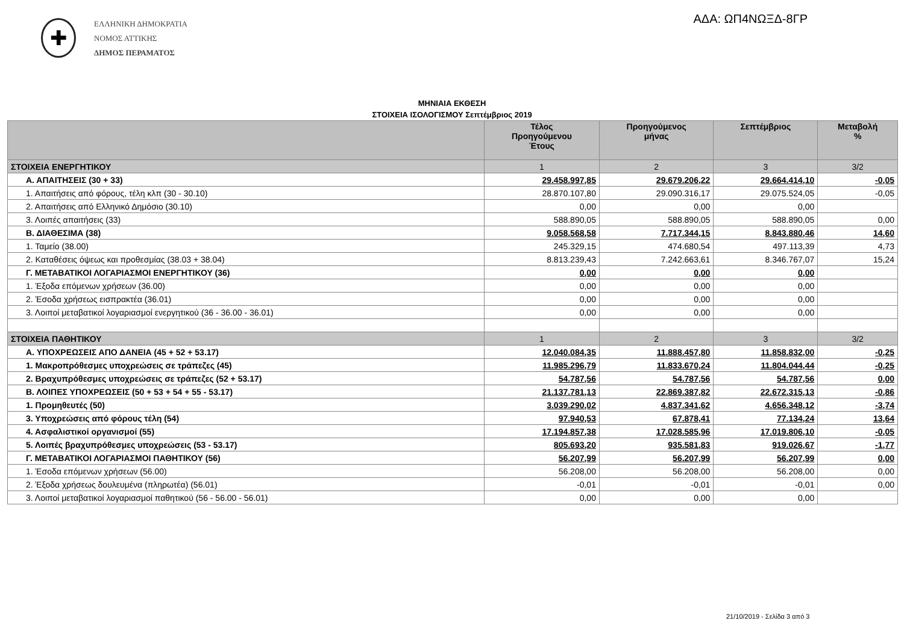✚
ΕΛΛΗΝΙΚΗ ΔΗΜΟΚΡΑΤΙΑ
ΝΟΜΟΣ ΑΤΤΙΚΗΣ
ΔΗΜΟΣ ΠΕΡΑΜΑΤΟΣ
ΑΔΑ: ΩΠ4ΝΩΞΔ-8ΓΡ
ΜΗΝΙΑΙΑ ΕΚΘΕΣΗ
ΣΤΟΙΧΕΙΑ ΙΣΟΛΟΓΙΣΜΟΥ Σεπτέμβριος 2019
| | Τέλος Προηγούμενου Έτους | Προηγούμενος μήνας | Σεπτέμβριος | Μεταβολή % |
| --- | --- | --- | --- | --- |
| ΣΤΟΙΧΕΙΑ ΕΝΕΡΓΗΤΙΚΟΥ | 1 | 2 | 3 | 3/2 |
| Α. ΑΠΑΙΤΗΣΕΙΣ (30 + 33) | 29.458.997,85 | 29.679.206,22 | 29.664.414,10 | -0,05 |
| 1. Απαιτήσεις από φόρους, τέλη κλπ (30 - 30.10) | 28.870.107,80 | 29.090.316,17 | 29.075.524,05 | -0,05 |
| 2. Απαιτήσεις από Ελληνικό Δημόσιο (30.10) | 0,00 | 0,00 | 0,00 | |
| 3. Λοιπές απαιτήσεις (33) | 588.890,05 | 588.890,05 | 588.890,05 | 0,00 |
| Β. ΔΙΑΘΕΣΙΜΑ (38) | 9.058.568,58 | 7.717.344,15 | 8.843.880,46 | 14,60 |
| 1. Ταμείο (38.00) | 245.329,15 | 474.680,54 | 497.113,39 | 4,73 |
| 2. Καταθέσεις όψεως και προθεσμίας (38.03 + 38.04) | 8.813.239,43 | 7.242.663,61 | 8.346.767,07 | 15,24 |
| Γ. ΜΕΤΑΒΑΤΙΚΟΙ ΛΟΓΑΡΙΑΣΜΟΙ ΕΝΕΡΓΗΤΙΚΟΥ (36) | 0,00 | 0,00 | 0,00 | |
| 1. Έξοδα επόμενων χρήσεων (36.00) | 0,00 | 0,00 | 0,00 | |
| 2. Έσοδα χρήσεως εισπρακτέα (36.01) | 0,00 | 0,00 | 0,00 | |
| 3. Λοιποί μεταβατικοί λογαριασμοί ενεργητικού (36 - 36.00 - 36.01) | 0,00 | 0,00 | 0,00 | |
| ΣΤΟΙΧΕΙΑ ΠΑΘΗΤΙΚΟΥ | 1 | 2 | 3 | 3/2 |
| Α. ΥΠΟΧΡΕΩΣΕΙΣ ΑΠΟ ΔΑΝΕΙΑ (45 + 52 + 53.17) | 12.040.084,35 | 11.888.457,80 | 11.858.832,00 | -0,25 |
| 1. Μακροπρόθεσμες υποχρεώσεις σε τράπεζες (45) | 11.985.296,79 | 11.833.670,24 | 11.804.044,44 | -0,25 |
| 2. Βραχυπρόθεσμες υποχρεώσεις σε τράπεζες (52 + 53.17) | 54.787,56 | 54.787,56 | 54.787,56 | 0,00 |
| Β. ΛΟΙΠΕΣ ΥΠΟΧΡΕΩΣΕΙΣ (50 + 53 + 54 + 55 - 53.17) | 21.137.781,13 | 22.869.387,82 | 22.672.315,13 | -0,86 |
| 1. Προμηθευτές (50) | 3.039.290,02 | 4.837.341,62 | 4.656.348,12 | -3,74 |
| 3. Υποχρεώσεις από φόρους τέλη (54) | 97.940,53 | 67.878,41 | 77.134,24 | 13,64 |
| 4. Ασφαλιστικοί οργανισμοί (55) | 17.194.857,38 | 17.028.585,96 | 17.019.806,10 | -0,05 |
| 5. Λοιπές βραχυπρόθεσμες υποχρεώσεις (53 - 53.17) | 805.693,20 | 935.581,83 | 919.026,67 | -1,77 |
| Γ. ΜΕΤΑΒΑΤΙΚΟΙ ΛΟΓΑΡΙΑΣΜΟΙ ΠΑΘΗΤΙΚΟΥ (56) | 56.207,99 | 56.207,99 | 56.207,99 | 0,00 |
| 1. Έσοδα επόμενων χρήσεων (56.00) | 56.208,00 | 56.208,00 | 56.208,00 | 0,00 |
| 2. Έξοδα χρήσεως δουλευμένα (πληρωτέα) (56.01) | -0,01 | -0,01 | -0,01 | 0,00 |
| 3. Λοιποί μεταβατικοί λογαριασμοί παθητικού (56 - 56.00 - 56.01) | 0,00 | 0,00 | 0,00 | |
21/10/2019 - Σελίδα 3 από 3